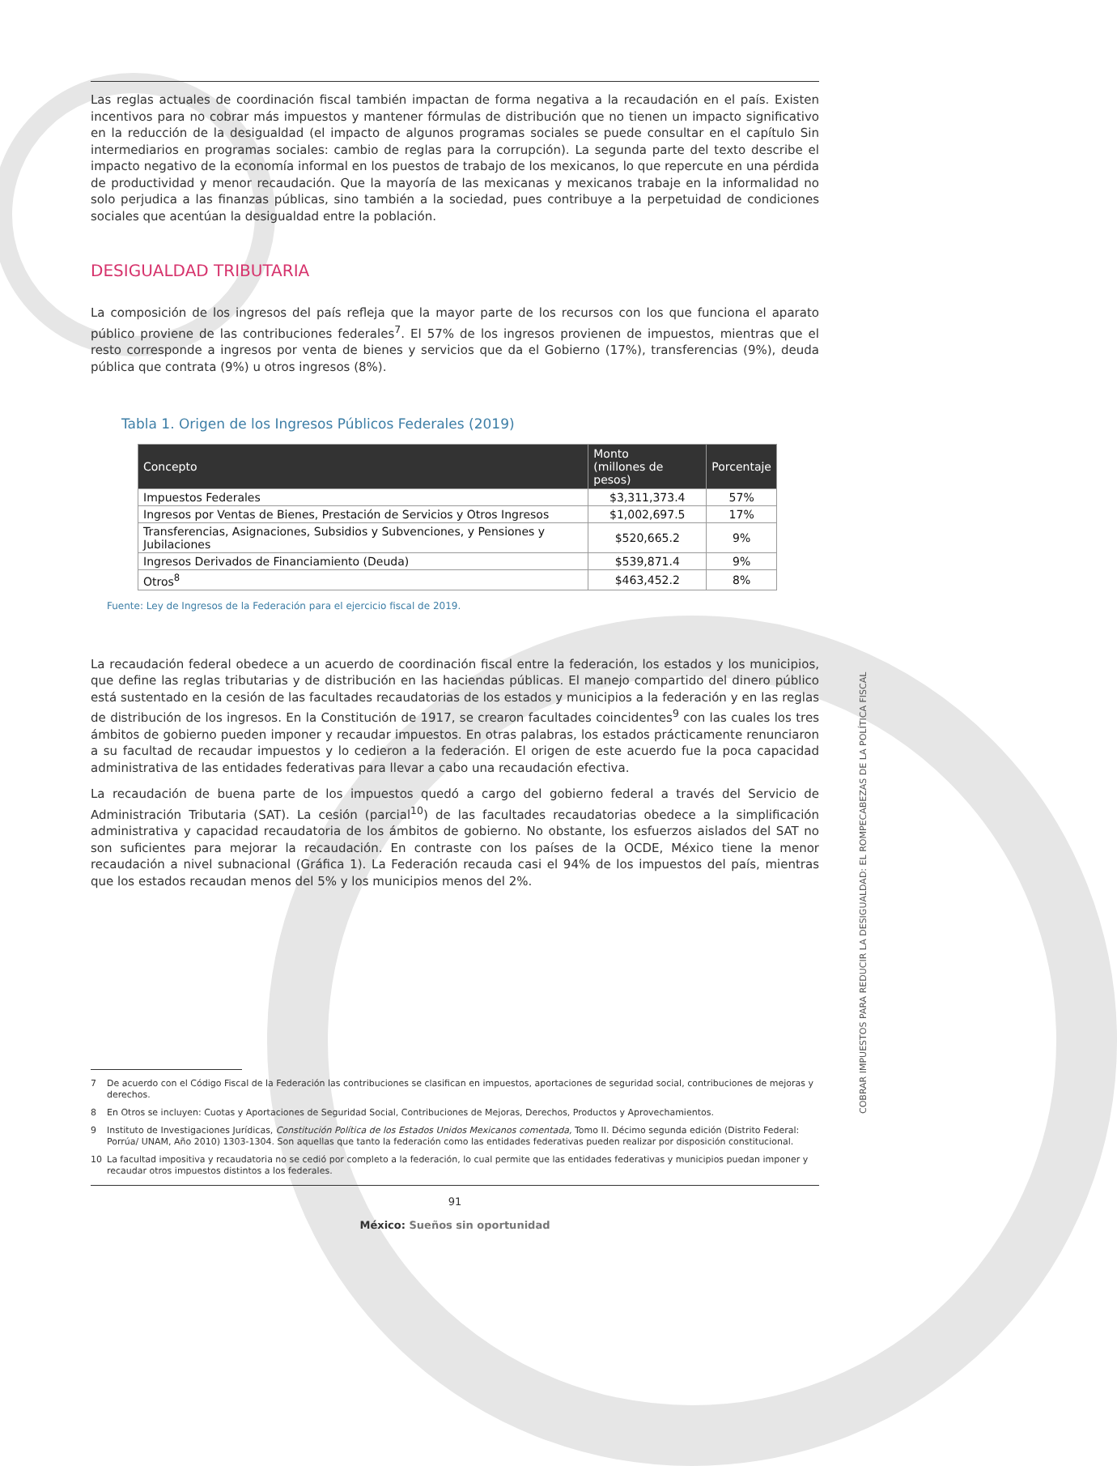Las reglas actuales de coordinación fiscal también impactan de forma negativa a la recaudación en el país. Existen incentivos para no cobrar más impuestos y mantener fórmulas de distribución que no tienen un impacto significativo en la reducción de la desigualdad (el impacto de algunos programas sociales se puede consultar en el capítulo Sin intermediarios en programas sociales: cambio de reglas para la corrupción). La segunda parte del texto describe el impacto negativo de la economía informal en los puestos de trabajo de los mexicanos, lo que repercute en una pérdida de productividad y menor recaudación. Que la mayoría de las mexicanas y mexicanos trabaje en la informalidad no solo perjudica a las finanzas públicas, sino también a la sociedad, pues contribuye a la perpetuidad de condiciones sociales que acentúan la desigualdad entre la población.
DESIGUALDAD TRIBUTARIA
La composición de los ingresos del país refleja que la mayor parte de los recursos con los que funciona el aparato público proviene de las contribuciones federales<sup>7</sup>. El 57% de los ingresos provienen de impuestos, mientras que el resto corresponde a ingresos por venta de bienes y servicios que da el Gobierno (17%), transferencias (9%), deuda pública que contrata (9%) u otros ingresos (8%).
Tabla 1. Origen de los Ingresos Públicos Federales (2019)
| Concepto | Monto (millones de pesos) | Porcentaje |
| --- | --- | --- |
| Impuestos Federales | $3,311,373.4 | 57% |
| Ingresos por Ventas de Bienes, Prestación de Servicios y Otros Ingresos | $1,002,697.5 | 17% |
| Transferencias, Asignaciones, Subsidios y Subvenciones, y Pensiones y Jubilaciones | $520,665.2 | 9% |
| Ingresos Derivados de Financiamiento (Deuda) | $539,871.4 | 9% |
| Otros<sup>8</sup> | $463,452.2 | 8% |
Fuente: Ley de Ingresos de la Federación para el ejercicio fiscal de 2019.
La recaudación federal obedece a un acuerdo de coordinación fiscal entre la federación, los estados y los municipios, que define las reglas tributarias y de distribución en las haciendas públicas. El manejo compartido del dinero público está sustentado en la cesión de las facultades recaudatorias de los estados y municipios a la federación y en las reglas de distribución de los ingresos. En la Constitución de 1917, se crearon facultades coincidentes<sup>9</sup> con las cuales los tres ámbitos de gobierno pueden imponer y recaudar impuestos. En otras palabras, los estados prácticamente renunciaron a su facultad de recaudar impuestos y lo cedieron a la federación. El origen de este acuerdo fue la poca capacidad administrativa de las entidades federativas para llevar a cabo una recaudación efectiva.
La recaudación de buena parte de los impuestos quedó a cargo del gobierno federal a través del Servicio de Administración Tributaria (SAT). La cesión (parcial<sup>10</sup>) de las facultades recaudatorias obedece a la simplificación administrativa y capacidad recaudatoria de los ámbitos de gobierno. No obstante, los esfuerzos aislados del SAT no son suficientes para mejorar la recaudación. En contraste con los países de la OCDE, México tiene la menor recaudación a nivel subnacional (Gráfica 1). La Federación recauda casi el 94% de los impuestos del país, mientras que los estados recaudan menos del 5% y los municipios menos del 2%.
7 De acuerdo con el Código Fiscal de la Federación las contribuciones se clasifican en impuestos, aportaciones de seguridad social, contribuciones de mejoras y derechos.
8 En Otros se incluyen: Cuotas y Aportaciones de Seguridad Social, Contribuciones de Mejoras, Derechos, Productos y Aprovechamientos.
9 Instituto de Investigaciones Jurídicas, Constitución Política de los Estados Unidos Mexicanos comentada, Tomo II. Décimo segunda edición (Distrito Federal: Porrúa/ UNAM, Año 2010) 1303-1304. Son aquellas que tanto la federación como las entidades federativas pueden realizar por disposición constitucional.
10 La facultad impositiva y recaudatoria no se cedió por completo a la federación, lo cual permite que las entidades federativas y municipios puedan imponer y recaudar otros impuestos distintos a los federales.
91
México: Sueños sin oportunidad
COBRAR IMPUESTOS PARA REDUCIR LA DESIGUALDAD: EL ROMPECABEZAS DE LA POLÍTICA FISCAL